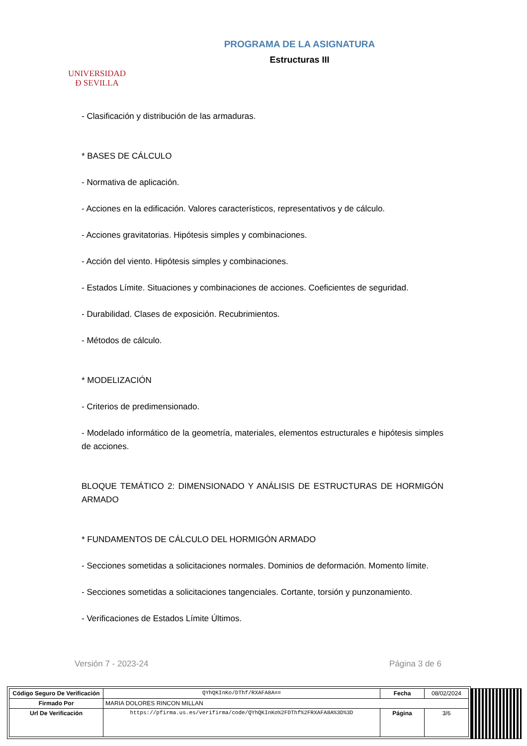UNIVERSIDAD
Ð SEVILLA
PROGRAMA DE LA ASIGNATURA
Estructuras III
- Clasificación y distribución de las armaduras.
* BASES DE CÁLCULO
- Normativa de aplicación.
- Acciones en la edificación. Valores característicos, representativos y de cálculo.
- Acciones gravitatorias. Hipótesis simples y combinaciones.
- Acción del viento. Hipótesis simples y combinaciones.
- Estados Límite. Situaciones y combinaciones de acciones. Coeficientes de seguridad.
- Durabilidad. Clases de exposición. Recubrimientos.
- Métodos de cálculo.
* MODELIZACIÓN
- Criterios de predimensionado.
- Modelado informático de la geometría, materiales, elementos estructurales e hipótesis simples de acciones.
BLOQUE TEMÁTICO 2: DIMENSIONADO Y ANÁLISIS DE ESTRUCTURAS DE HORMIGÓN ARMADO
* FUNDAMENTOS DE CÁLCULO DEL HORMIGÓN ARMADO
- Secciones sometidas a solicitaciones normales. Dominios de deformación. Momento límite.
- Secciones sometidas a solicitaciones tangenciales. Cortante, torsión y punzonamiento.
- Verificaciones de Estados Límite Últimos.
Versión 7 - 2023-24 Página 3 de 6
| Código Seguro De Verificación | QYhQKInKo/DThf/RXAFA8A== | Fecha | 08/02/2024 |
| Firmado Por | MARIA DOLORES RINCON MILLAN | | |
| Url De Verificación | https://pfirma.us.es/verifirma/code/QYhQKInKo%2FDThf%2FRXAFA8A%3D%3D | Página | 3/6 |